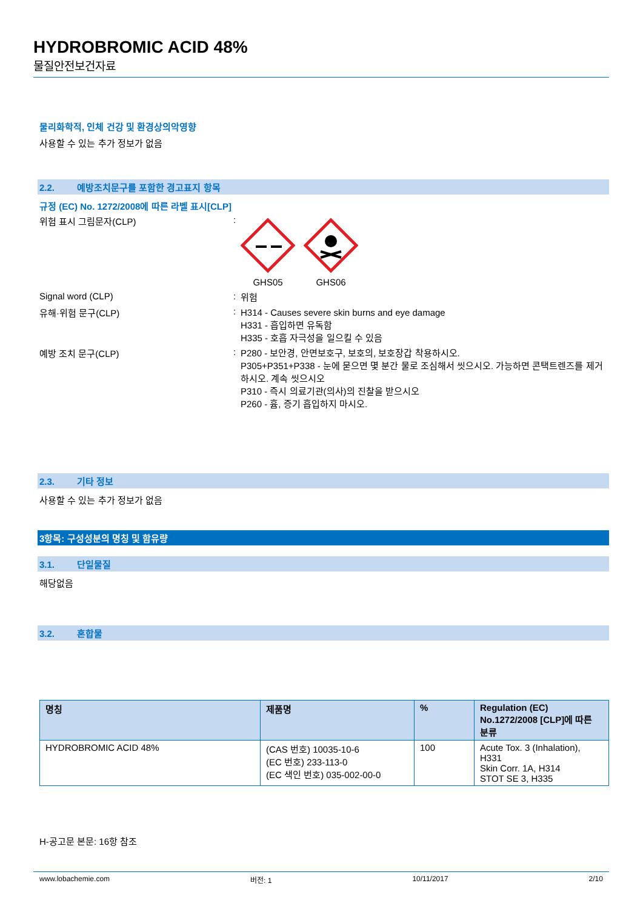HYDROBROMIC ACID 48%
물질안전보건자료
물리화학적, 인체 건강 및 환경상의악영향
사용할 수 있는 추가 정보가 없음
2.2. 예방조치문구를 포함한 경고표지 항목
규정 (EC) No. 1272/2008에 따른 라벨 표시[CLP]
위험 표시 그림문자(CLP) :
GHS05 GHS06
Signal word (CLP) :
위험
유해·위험 문구(CLP) :
H314 - Causes severe skin burns and eye damage
H331 - 흡입하면 유독함
H335 - 호흡 자극성을 일으킬 수 있음
예방 조치 문구(CLP) :
P280 - 보안경, 안면보호구, 보호의, 보호장갑 착용하시오.
P305+P351+P338 - 눈에 묻으면 몇 분간 물로 조심해서 씻으시오. 가능하면 콘택트렌즈를 제거하시오. 계속 씻으시오
P310 - 즉시 의료기관(의사)의 진찰을 받으시오
P260 - 흄, 증기 흡입하지 마시오.
2.3. 기타 정보
사용할 수 있는 추가 정보가 없음
3항목: 구성성분의 명칭 및 함유량
3.1. 단일물질
해당없음
3.2. 혼합물
| 명칭 | 제품명 | % | Regulation (EC) No.1272/2008 [CLP]에 따른 분류 |
| --- | --- | --- | --- |
| HYDROBROMIC ACID 48% | (CAS 번호) 10035-10-6 (EC 번호) 233-113-0 (EC 색인 번호) 035-002-00-0 | 100 | Acute Tox. 3 (Inhalation), H331 Skin Corr. 1A, H314 STOT SE 3, H335 |
H-공고문 본문: 16항 참조
www.lobachemie.com 버전: 1 10/11/2017 2/10